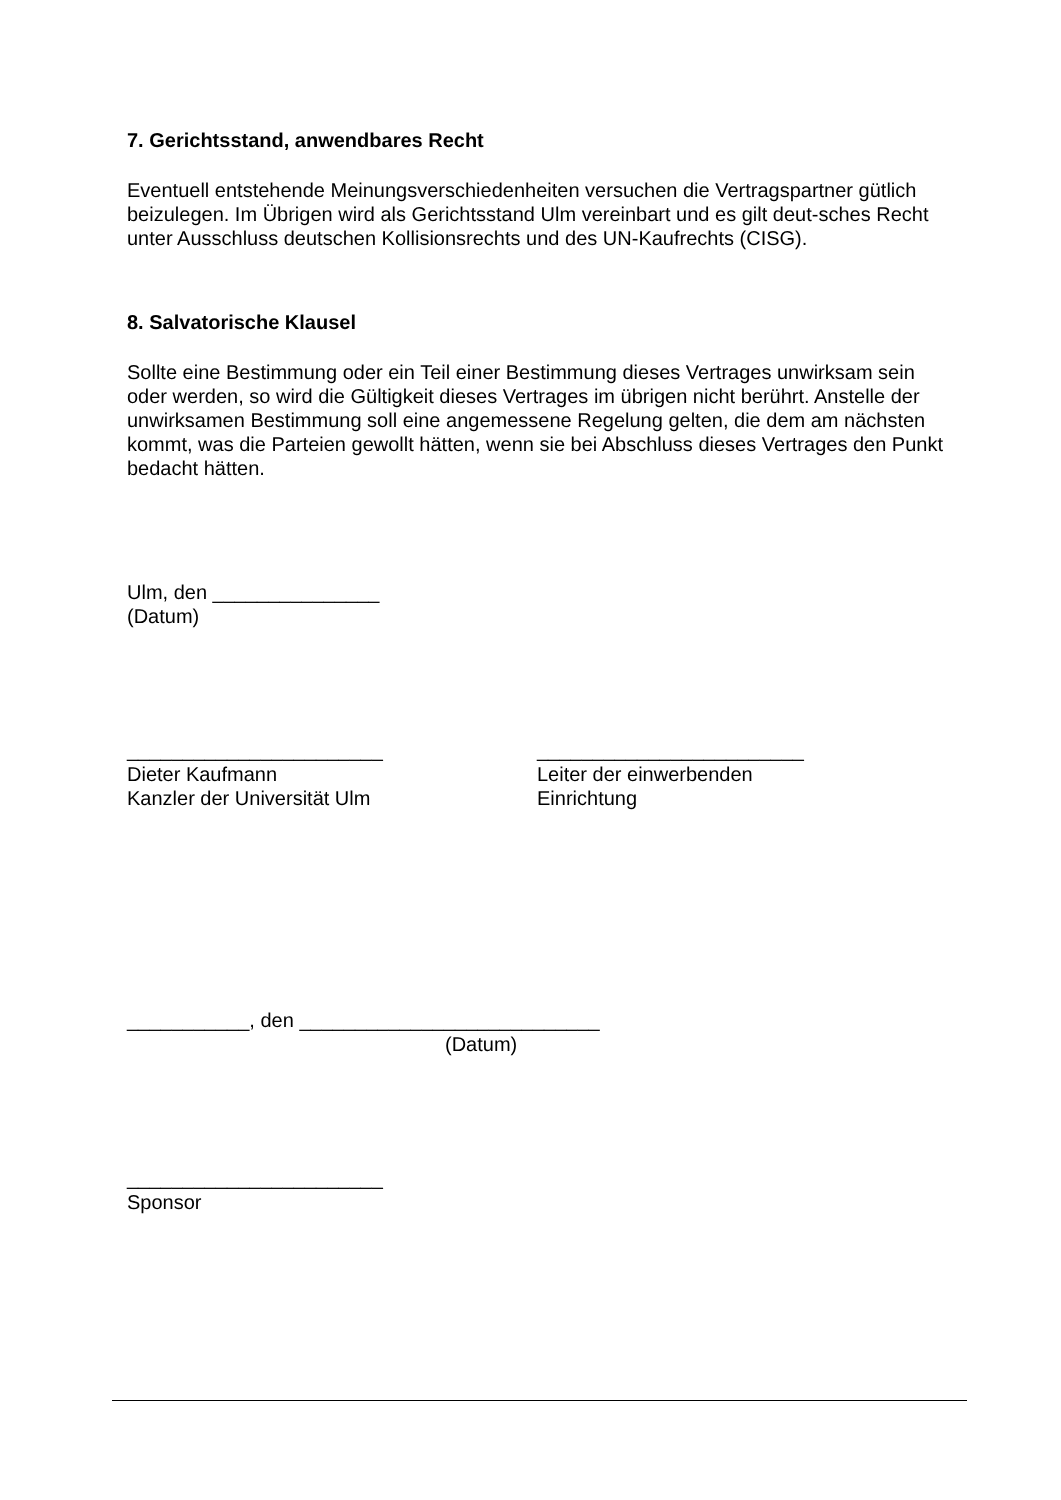7. Gerichtsstand, anwendbares Recht
Eventuell entstehende Meinungsverschiedenheiten versuchen die Vertragspartner gütlich beizulegen. Im Übrigen wird als Gerichtsstand Ulm vereinbart und es gilt deut-sches Recht unter Ausschluss deutschen Kollisionsrechts und des UN-Kaufrechts (CISG).
8. Salvatorische Klausel
Sollte eine Bestimmung oder ein Teil einer Bestimmung dieses Vertrages unwirksam sein oder werden, so wird die Gültigkeit dieses Vertrages im übrigen nicht berührt. Anstelle der unwirksamen Bestimmung soll eine angemessene Regelung gelten, die dem am nächsten kommt, was die Parteien gewollt hätten, wenn sie bei Abschluss dieses Vertrages den Punkt bedacht hätten.
Ulm, den _______________
(Datum)
_______________________
Dieter Kaufmann
Kanzler der Universität Ulm
________________________
Leiter der einwerbenden
Einrichtung
___________, den ___________________________
(Datum)
_______________________
Sponsor